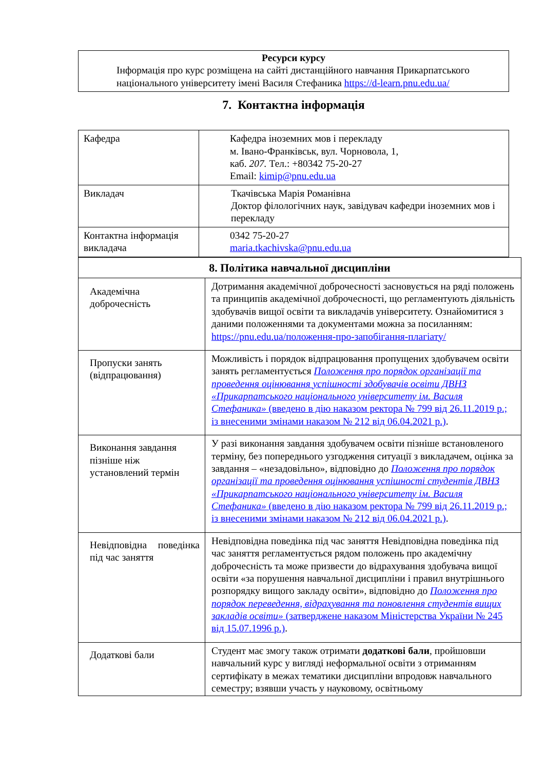| Ресурси курсу Інформація про курс розміщена на сайті дистанційного навчання Прикарпатського національного університету імені Василя Стефаника https://d-learn.pnu.edu.ua/ |
7. Контактна інформація
| Кафедра | Кафедра іноземних мов і перекладу м. Івано-Франківськ, вул. Чорновола, 1, каб. 207. Тел.: +80342 75-20-27 Email: kimip@pnu.edu.ua |
| Викладач | Ткачівська Марія Романівна Доктор філологічних наук, завідувач кафедри іноземних мов і перекладу |
| Контактна інформація викладача | 0342 75-20-27 maria.tkachivska@pnu.edu.ua |
| 8. Політика навчальної дисципліни | |
| Академічна доброчесність | Дотримання академічної доброчесності засновується на ряді положень та принципів академічної доброчесності, що регламентують діяльність здобувачів вищої освіти та викладачів університету. Ознайомитися з даними положеннями та документами можна за посиланням: https://pnu.edu.ua/положення-про-запобігання-плагіату/ |
| Пропуски занять (відпрацювання) | Можливість і порядок відпрацювання пропущених здобувачем освіти занять регламентується Положення про порядок організації та проведення оцінювання успішності здобувачів освіти ДВНЗ «Прикарпатського національного університету ім. Василя Стефаника» (введено в дію наказом ректора № 799 від 26.11.2019 р.; із внесеними змінами наказом № 212 від 06.04.2021 р.) . |
| Виконання завдання пізніше ніж установлений термін | У разі виконання завдання здобувачем освіти пізніше встановленого терміну, без попереднього узгодження ситуації з викладачем, оцінка за завдання – «незадовільно», відповідно до Положення про порядок організації та проведення оцінювання успішності студентів ДВНЗ «Прикарпатського національного університету ім. Василя Стефаника» (введено в дію наказом ректора № 799 від 26.11.2019 р.; із внесеними змінами наказом № 212 від 06.04.2021 р.) . |
| Невідповідна поведінка під час заняття | Невідповідна поведінка під час заняття Невідповідна поведінка під час заняття регламентується рядом положень про академічну доброчесність та може призвести до відрахування здобувача вищої освіти «за порушення навчальної дисципліни і правил внутрішнього розпорядку вищого закладу освіти», відповідно до Положення про порядок переведення, відрахування та поновлення студентів вищих закладів освіти» (затверджене наказом Міністерства України № 245 від 15.07.1996 р.) . |
| Додаткові бали | Студент має змогу також отримати додаткові бали , пройшовши навчальний курс у вигляді неформальної освіти з отриманням сертифікату в межах тематики дисципліни впродовж навчального семестру; взявши участь у науковому, освітньому |